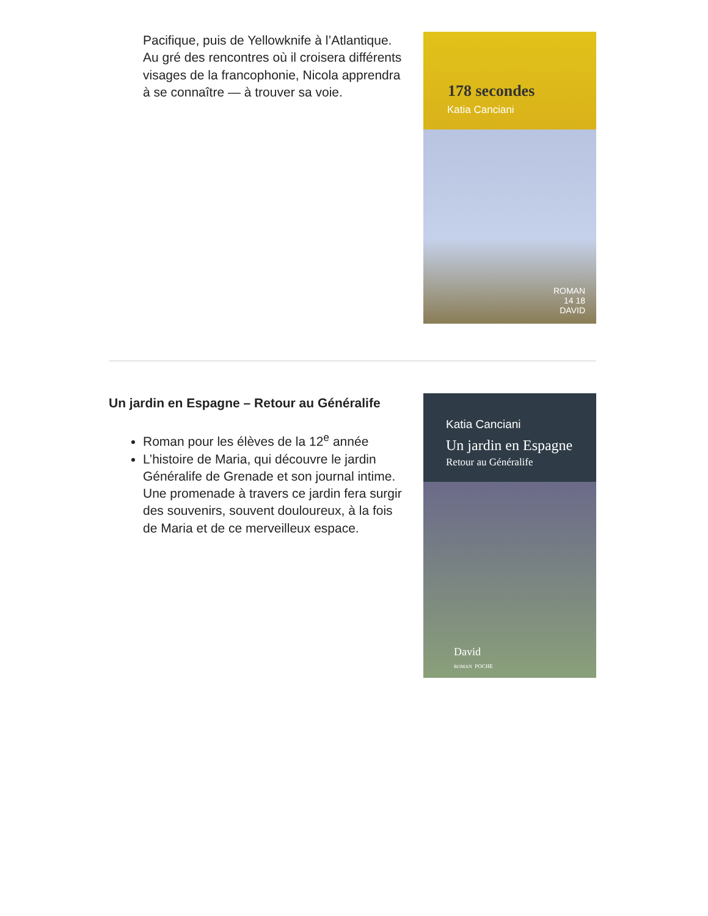Pacifique, puis de Yellowknife à l’Atlantique. Au gré des rencontres où il croisera différents visages de la francophonie, Nicola apprendra à se connaître — à trouver sa voie.
178 secondes
Katia Canciani
ROMAN
14 18
DAVID
Un jardin en Espagne – Retour au Généralife
Roman pour les élèves de la 12<sup>e</sup> année
L’histoire de Maria, qui découvre le jardin Généralife de Grenade et son journal intime. Une promenade à travers ce jardin fera surgir des souvenirs, souvent douloureux, à la fois de Maria et de ce merveilleux espace.
Katia Canciani
Un jardin en Espagne
Retour au Généralife
David
ROMAN POCHE